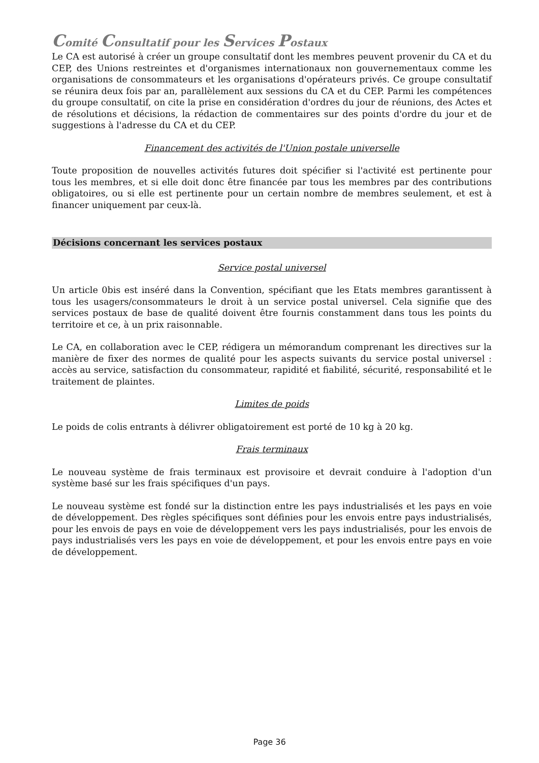Comité Consultatif pour les Services Postaux
Le CA est autorisé à créer un groupe consultatif dont les membres peuvent provenir du CA et du CEP, des Unions restreintes et d'organismes internationaux non gouvernementaux comme les organisations de consommateurs et les organisations d'opérateurs privés. Ce groupe consultatif se réunira deux fois par an, parallèlement aux sessions du CA et du CEP. Parmi les compétences du groupe consultatif, on cite la prise en considération d'ordres du jour de réunions, des Actes et de résolutions et décisions, la rédaction de commentaires sur des points d'ordre du jour et de suggestions à l'adresse du CA et du CEP.
Financement des activités de l'Union postale universelle
Toute proposition de nouvelles activités futures doit spécifier si l'activité est pertinente pour tous les membres, et si elle doit donc être financée par tous les membres par des contributions obligatoires, ou si elle est pertinente pour un certain nombre de membres seulement, et est à financer uniquement par ceux-là.
Décisions concernant les services postaux
Service postal universel
Un article 0bis est inséré dans la Convention, spécifiant que les Etats membres garantissent à tous les usagers/consommateurs le droit à un service postal universel. Cela signifie que des services postaux de base de qualité doivent être fournis constamment dans tous les points du territoire et ce, à un prix raisonnable.
Le CA, en collaboration avec le CEP, rédigera un mémorandum comprenant les directives sur la manière de fixer des normes de qualité pour les aspects suivants du service postal universel : accès au service, satisfaction du consommateur, rapidité et fiabilité, sécurité, responsabilité et le traitement de plaintes.
Limites de poids
Le poids de colis entrants à délivrer obligatoirement est porté de 10 kg à 20 kg.
Frais terminaux
Le nouveau système de frais terminaux est provisoire et devrait conduire à l'adoption d'un système basé sur les frais spécifiques d'un pays.
Le nouveau système est fondé sur la distinction entre les pays industrialisés et les pays en voie de développement. Des règles spécifiques sont définies pour les envois entre pays industrialisés, pour les envois de pays en voie de développement vers les pays industrialisés, pour les envois de pays industrialisés vers les pays en voie de développement, et pour les envois entre pays en voie de développement.
Page 36